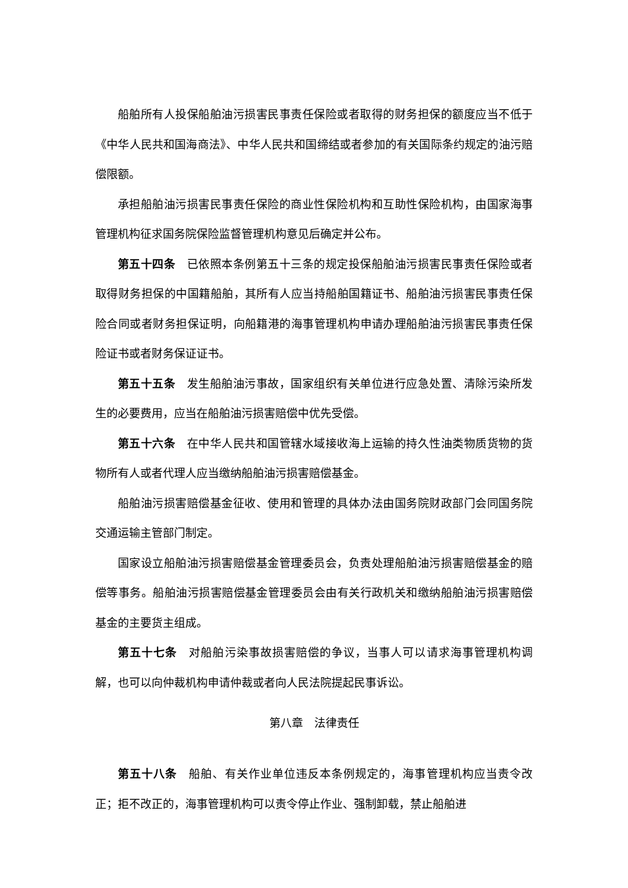船舶所有人投保船舶油污损害民事责任保险或者取得的财务担保的额度应当不低于《中华人民共和国海商法》、中华人民共和国缔结或者参加的有关国际条约规定的油污赔偿限额。
承担船舶油污损害民事责任保险的商业性保险机构和互助性保险机构，由国家海事管理机构征求国务院保险监督管理机构意见后确定并公布。
第五十四条　已依照本条例第五十三条的规定投保船舶油污损害民事责任保险或者取得财务担保的中国籍船舶，其所有人应当持船舶国籍证书、船舶油污损害民事责任保险合同或者财务担保证明，向船籍港的海事管理机构申请办理船舶油污损害民事责任保险证书或者财务保证证书。
第五十五条　发生船舶油污事故，国家组织有关单位进行应急处置、清除污染所发生的必要费用，应当在船舶油污损害赔偿中优先受偿。
第五十六条　在中华人民共和国管辖水域接收海上运输的持久性油类物质货物的货物所有人或者代理人应当缴纳船舶油污损害赔偿基金。
船舶油污损害赔偿基金征收、使用和管理的具体办法由国务院财政部门会同国务院交通运输主管部门制定。
国家设立船舶油污损害赔偿基金管理委员会，负责处理船舶油污损害赔偿基金的赔偿等事务。船舶油污损害赔偿基金管理委员会由有关行政机关和缴纳船舶油污损害赔偿基金的主要货主组成。
第五十七条　对船舶污染事故损害赔偿的争议，当事人可以请求海事管理机构调解，也可以向仲裁机构申请仲裁或者向人民法院提起民事诉讼。
第八章　法律责任
第五十八条　船舶、有关作业单位违反本条例规定的，海事管理机构应当责令改正；拒不改正的，海事管理机构可以责令停止作业、强制卸载，禁止船舶进